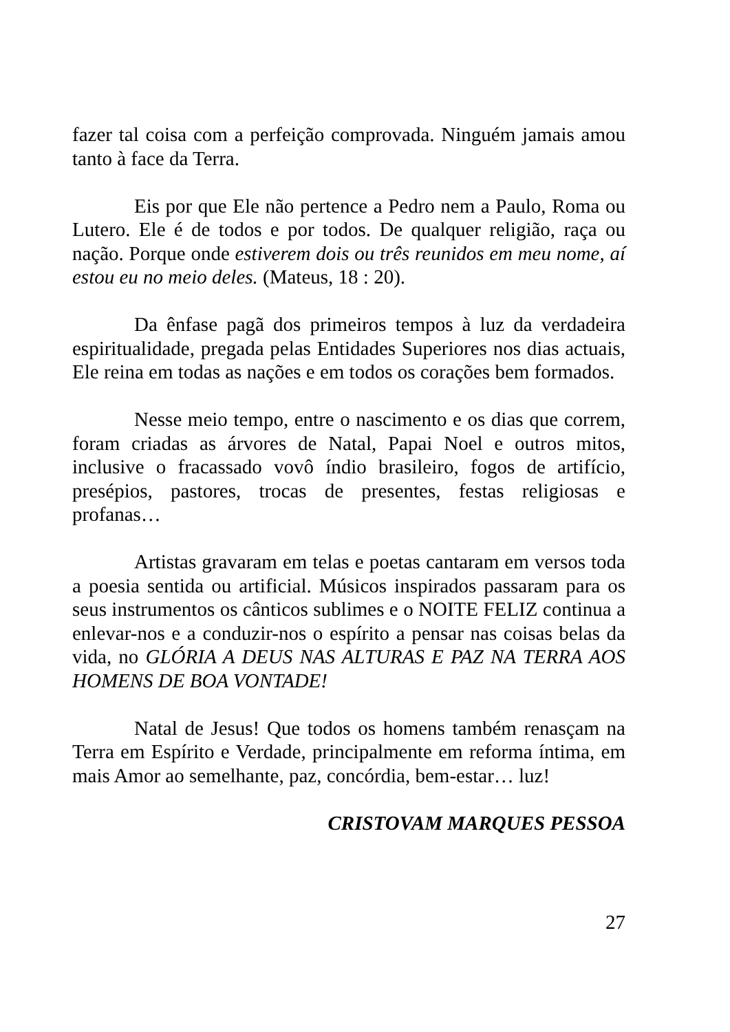fazer tal coisa com a perfeição comprovada. Ninguém jamais amou tanto à face da Terra.
Eis por que Ele não pertence a Pedro nem a Paulo, Roma ou Lutero. Ele é de todos e por todos. De qualquer religião, raça ou nação. Porque onde estiverem dois ou três reunidos em meu nome, aí estou eu no meio deles. (Mateus, 18 : 20).
Da ênfase pagã dos primeiros tempos à luz da verdadeira espiritualidade, pregada pelas Entidades Superiores nos dias actuais, Ele reina em todas as nações e em todos os corações bem formados.
Nesse meio tempo, entre o nascimento e os dias que correm, foram criadas as árvores de Natal, Papai Noel e outros mitos, inclusive o fracassado vovô índio brasileiro, fogos de artifício, presépios, pastores, trocas de presentes, festas religiosas e profanas…
Artistas gravaram em telas e poetas cantaram em versos toda a poesia sentida ou artificial. Músicos inspirados passaram para os seus instrumentos os cânticos sublimes e o NOITE FELIZ continua a enlevar-nos e a conduzir-nos o espírito a pensar nas coisas belas da vida, no GLÓRIA A DEUS NAS ALTURAS E PAZ NA TERRA AOS HOMENS DE BOA VONTADE!
Natal de Jesus! Que todos os homens também renasçam na Terra em Espírito e Verdade, principalmente em reforma íntima, em mais Amor ao semelhante, paz, concórdia, bem-estar… luz!
CRISTOVAM MARQUES PESSOA
27